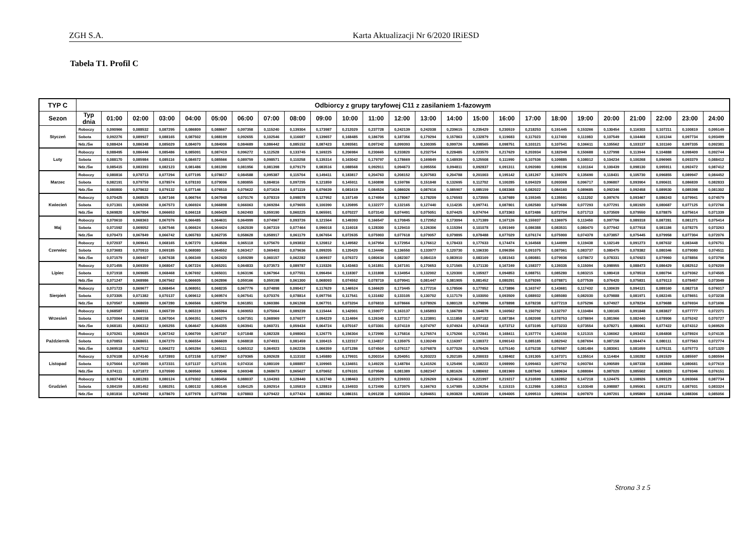ZGH S.A. Karta Aktualizacji Nr 6/2020 IRiESD
Tabela T1. Profil C
| TYP C | Odbiorcy z grupy taryfowej C11 z zasilaniem 1-fazowym | | | | | | | | | | | | | | | | | | | | | | | | |
| --- | --- | --- | --- | --- | --- | --- | --- | --- | --- | --- | --- | --- | --- | --- | --- | --- | --- | --- | --- | --- | --- | --- | --- | --- | --- |
| Sezon | Typ dnia | 01:00 | 02:00 | 03:00 | 04:00 | 05:00 | 06:00 | 07:00 | 08:00 | 09:00 | 10:00 | 11:00 | 12:00 | 13:00 | 14:00 | 15:00 | 16:00 | 17:00 | 18:00 | 19:00 | 20:00 | 21:00 | 22:00 | 23:00 | 24:00 |
| Styczeń | Roboczy | 0,090966 | 0,088532 | 0,087295 | 0,086809 | 0,088667 | 0,097358 | 0,115240 | 0,139304 | 0,173987 | 0,212029 | 0,237728 | 0,242139 | 0,242038 | 0,239615 | 0,235429 | 0,230519 | 0,218253 | 0,191445 | 0,153266 | 0,130454 | 0,116303 | 0,107211 | 0,100819 | 0,095149 |
| | Sobota | 0,092276 | 0,089927 | 0,088165 | 0,087502 | 0,088199 | 0,092655 | 0,102546 | 0,116687 | 0,139657 | 0,168485 | 0,186705 | 0,187356 | 0,179294 | 0,157863 | 0,132879 | 0,119683 | 0,117023 | 0,117400 | 0,111983 | 0,107549 | 0,104468 | 0,101244 | 0,097734 | 0,093499 |
| | Ndz./Św | 0,088424 | 0,086348 | 0,085029 | 0,084070 | 0,084006 | 0,084689 | 0,086442 | 0,085152 | 0,087423 | 0,093581 | 0,097242 | 0,099393 | 0,100395 | 0,099726 | 0,098565 | 0,098751 | 0,103121 | 0,107541 | 0,106611 | 0,105562 | 0,103137 | 0,101160 | 0,097335 | 0,092381 |
| Luty | Roboczy | 0,088495 | 0,086446 | 0,085486 | 0,085091 | 0,087419 | 0,096272 | 0,112528 | 0,133745 | 0,169225 | 0,206984 | 0,230665 | 0,233820 | 0,232754 | 0,228485 | 0,223570 | 0,217629 | 0,203934 | 0,182948 | 0,150688 | 0,127998 | 0,113944 | 0,104888 | 0,098409 | 0,092744 |
| | Sobota | 0,088170 | 0,085984 | 0,085116 | 0,084572 | 0,085566 | 0,089759 | 0,098571 | 0,110258 | 0,135314 | 0,163042 | 0,179797 | 0,178669 | 0,169849 | 0,148939 | 0,125508 | 0,111990 | 0,107536 | 0,109885 | 0,108012 | 0,104234 | 0,100268 | 0,096965 | 0,093379 | 0,088412 |
| | Ndz./Św | 0,085415 | 0,083393 | 0,082123 | 0,081486 | 0,081390 | 0,081956 | 0,081398 | 0,079179 | 0,083516 | 0,088568 | 0,092911 | 0,094673 | 0,095556 | 0,094811 | 0,092837 | 0,091311 | 0,092080 | 0,098196 | 0,101164 | 0,100439 | 0,098130 | 0,095911 | 0,092472 | 0,087412 |
| Marzec | Roboczy | 0,080816 | 0,078713 | 0,077294 | 0,077195 | 0,078617 | 0,084588 | 0,095387 | 0,115704 | 0,149411 | 0,183817 | 0,204763 | 0,208152 | 0,207583 | 0,204788 | 0,201003 | 0,195142 | 0,181267 | 0,159376 | 0,135690 | 0,118431 | 0,105730 | 0,096855 | 0,089947 | 0,084452 |
| | Sobota | 0,082191 | 0,079759 | 0,078574 | 0,078193 | 0,079096 | 0,080855 | 0,084816 | 0,097295 | 0,121859 | 0,145911 | 0,160898 | 0,159786 | 0,151848 | 0,132695 | 0,112702 | 0,100285 | 0,094329 | 0,093068 | 0,096717 | 0,096807 | 0,093904 | 0,090631 | 0,086839 | 0,082833 |
| | Ndz./Św | 0,080800 | 0,078632 | 0,079132 | 0,077146 | 0,076510 | 0,075622 | 0,071624 | 0,071119 | 0,076639 | 0,081619 | 0,084524 | 0,086026 | 0,087616 | 0,085907 | 0,085159 | 0,083368 | 0,082022 | 0,084160 | 0,089685 | 0,092346 | 0,092458 | 0,089530 | 0,085398 | 0,081302 |
| Kwiecień | Roboczy | 0,070425 | 0,068525 | 0,067166 | 0,066764 | 0,067948 | 0,070176 | 0,078319 | 0,098078 | 0,127952 | 0,157149 | 0,174954 | 0,178067 | 0,178209 | 0,176593 | 0,173555 | 0,167689 | 0,155345 | 0,135591 | 0,111202 | 0,097676 | 0,093467 | 0,086243 | 0,079941 | 0,074579 |
| | Sobota | 0,071301 | 0,069268 | 0,067573 | 0,066924 | 0,066898 | 0,066063 | 0,069284 | 0,079655 | 0,100390 | 0,120895 | 0,132277 | 0,132165 | 0,127440 | 0,114235 | 0,097741 | 0,087801 | 0,082580 | 0,079686 | 0,077293 | 0,077291 | 0,081920 | 0,080687 | 0,077125 | 0,072766 |
| | Ndz./Św | 0,069820 | 0,067804 | 0,066653 | 0,066118 | 0,065428 | 0,062493 | 0,059190 | 0,060225 | 0,065591 | 0,070227 | 0,073143 | 0,074491 | 0,075051 | 0,074425 | 0,074764 | 0,073363 | 0,072486 | 0,072704 | 0,071713 | 0,073509 | 0,079550 | 0,078875 | 0,075614 | 0,071339 |
| Maj | Roboczy | 0,070610 | 0,068363 | 0,067076 | 0,066485 | 0,064631 | 0,064999 | 0,074967 | 0,093726 | 0,121564 | 0,149393 | 0,166547 | 0,170845 | 0,172952 | 0,173094 | 0,171389 | 0,167126 | 0,155937 | 0,136975 | 0,113450 | 0,097706 | 0,089318 | 0,087281 | 0,081271 | 0,075414 |
| | Sobota | 0,071592 | 0,069052 | 0,067546 | 0,066624 | 0,064424 | 0,062039 | 0,067319 | 0,077464 | 0,096018 | 0,116018 | 0,128300 | 0,129410 | 0,126306 | 0,115394 | 0,101078 | 0,091949 | 0,086388 | 0,083531 | 0,080470 | 0,077942 | 0,077918 | 0,081186 | 0,078275 | 0,073263 |
| | Ndz./Św | 0,070473 | 0,067849 | 0,066742 | 0,065783 | 0,062735 | 0,058628 | 0,058917 | 0,061179 | 0,067654 | 0,072635 | 0,075903 | 0,077618 | 0,079057 | 0,079895 | 0,078488 | 0,077029 | 0,076174 | 0,075900 | 0,074378 | 0,073857 | 0,075445 | 0,079958 | 0,077304 | 0,072076 |
| Czerwiec | Roboczy | 0,072037 | 0,069641 | 0,068165 | 0,067270 | 0,064506 | 0,065118 | 0,075670 | 0,093832 | 0,120812 | 0,149582 | 0,167954 | 0,172954 | 0,176612 | 0,178433 | 0,177633 | 0,174474 | 0,164568 | 0,144999 | 0,119438 | 0,102149 | 0,091273 | 0,087632 | 0,083448 | 0,076751 |
| | Sobota | 0,073683 | 0,070910 | 0,069185 | 0,068080 | 0,064552 | 0,063417 | 0,069403 | 0,079636 | 0,099205 | 0,120420 | 0,134440 | 0,136550 | 0,133977 | 0,120730 | 0,106330 | 0,096356 | 0,091075 | 0,087061 | 0,083737 | 0,080475 | 0,078382 | 0,080346 | 0,079080 | 0,074511 |
| | Ndz./Św | 0,071579 | 0,069407 | 0,067638 | 0,066349 | 0,062420 | 0,059289 | 0,060157 | 0,062282 | 0,069937 | 0,076372 | 0,080634 | 0,082307 | 0,084119 | 0,083910 | 0,083169 | 0,081543 | 0,080881 | 0,079936 | 0,078672 | 0,078331 | 0,076923 | 0,079960 | 0,078856 | 0,073796 |
| Lipiec | Roboczy | 0,071455 | 0,069359 | 0,068047 | 0,067224 | 0,065201 | 0,064833 | 0,073573 | 0,089787 | 0,115326 | 0,143463 | 0,161851 | 0,167191 | 0,170653 | 0,171565 | 0,171130 | 0,167249 | 0,158377 | 0,139335 | 0,115094 | 0,098955 | 0,088473 | 0,086429 | 0,082512 | 0,076209 |
| | Sobota | 0,071918 | 0,069685 | 0,068468 | 0,067692 | 0,065031 | 0,063196 | 0,067964 | 0,077551 | 0,096494 | 0,118307 | 0,131808 | 0,134954 | 0,132002 | 0,120300 | 0,105927 | 0,094853 | 0,088751 | 0,085280 | 0,083215 | 0,080418 | 0,078518 | 0,080794 | 0,079362 | 0,074505 |
| | Ndz./Św | 0,071247 | 0,068986 | 0,067562 | 0,066605 | 0,062896 | 0,059166 | 0,059198 | 0,061300 | 0,068093 | 0,074552 | 0,078719 | 0,079941 | 0,081447 | 0,081905 | 0,081452 | 0,080291 | 0,079265 | 0,078871 | 0,077539 | 0,076420 | 0,075831 | 0,079113 | 0,078457 | 0,073049 |
| Sierpień | Roboczy | 0,071723 | 0,069677 | 0,068454 | 0,068051 | 0,068235 | 0,067776 | 0,074898 | 0,090417 | 0,117629 | 0,146524 | 0,166620 | 0,173445 | 0,177216 | 0,178506 | 0,177852 | 0,173896 | 0,163747 | 0,143681 | 0,117432 | 0,100639 | 0,094121 | 0,089160 | 0,082718 | 0,076017 |
| | Sobota | 0,073305 | 0,071382 | 0,070137 | 0,069612 | 0,069574 | 0,067541 | 0,070376 | 0,078814 | 0,097756 | 0,117541 | 0,131682 | 0,133105 | 0,130702 | 0,117179 | 0,103050 | 0,093509 | 0,088932 | 0,085080 | 0,082030 | 0,079888 | 0,081971 | 0,082245 | 0,078651 | 0,073238 |
| | Ndz./Św | 0,070567 | 0,068659 | 0,067280 | 0,066566 | 0,065759 | 0,061851 | 0,060386 | 0,061268 | 0,067701 | 0,073204 | 0,076810 | 0,078666 | 0,078926 | 0,080128 | 0,079896 | 0,078898 | 0,078238 | 0,077219 | 0,075296 | 0,074927 | 0,078234 | 0,079688 | 0,076934 | 0,071696 |
| Wrzesień | Roboczy | 0,068587 | 0,066911 | 0,065739 | 0,065319 | 0,065964 | 0,069053 | 0,075064 | 0,089239 | 0,115444 | 0,142001 | 0,159077 | 0,163137 | 0,165893 | 0,166789 | 0,164678 | 0,160562 | 0,150792 | 0,132707 | 0,110484 | 0,100165 | 0,091848 | 0,083827 | 0,077777 | 0,072271 |
| | Sobota | 0,070064 | 0,068158 | 0,067004 | 0,066351 | 0,066275 | 0,067351 | 0,068969 | 0,076077 | 0,094229 | 0,114694 | 0,126340 | 0,127317 | 0,123891 | 0,111858 | 0,097182 | 0,087384 | 0,082098 | 0,078753 | 0,078694 | 0,081966 | 0,082440 | 0,078906 | 0,075242 | 0,070727 |
| | Ndz./Św | 0,068181 | 0,066312 | 0,065255 | 0,064647 | 0,064355 | 0,063941 | 0,060721 | 0,059434 | 0,064724 | 0,070167 | 0,073301 | 0,074119 | 0,074797 | 0,074924 | 0,074418 | 0,073712 | 0,073195 | 0,073233 | 0,073554 | 0,078271 | 0,080061 | 0,077422 | 0,074312 | 0,069520 |
| Październik | Roboczy | 0,070261 | 0,068424 | 0,067242 | 0,066709 | 0,067187 | 0,071848 | 0,082328 | 0,098063 | 0,126775 | 0,156304 | 0,172990 | 0,175816 | 0,176574 | 0,175266 | 0,172841 | 0,168411 | 0,157774 | 0,140150 | 0,121315 | 0,106062 | 0,093432 | 0,084808 | 0,078924 | 0,074135 |
| | Sobota | 0,070853 | 0,068651 | 0,067270 | 0,066554 | 0,066609 | 0,068818 | 0,074931 | 0,081459 | 0,100415 | 0,122317 | 0,134817 | 0,135975 | 0,130249 | 0,116397 | 0,100372 | 0,090143 | 0,085185 | 0,082942 | 0,087694 | 0,087158 | 0,084474 | 0,080111 | 0,077563 | 0,072774 |
| | Ndz./Św | 0,069518 | 0,067512 | 0,066272 | 0,065284 | 0,065111 | 0,065312 | 0,064923 | 0,062236 | 0,066359 | 0,071286 | 0,074504 | 0,076117 | 0,076878 | 0,077026 | 0,076426 | 0,075140 | 0,075238 | 0,076587 | 0,081484 | 0,083061 | 0,081659 | 0,079131 | 0,075773 | 0,071320 |
| Listopad | Roboczy | 0,076108 | 0,074140 | 0,072893 | 0,072158 | 0,072967 | 0,079365 | 0,092628 | 0,113102 | 0,145880 | 0,179931 | 0,200314 | 0,204051 | 0,203223 | 0,202185 | 0,200033 | 0,198402 | 0,191305 | 0,167371 | 0,135514 | 0,114404 | 0,100282 | 0,091529 | 0,085597 | 0,080594 |
| | Sobota | 0,075664 | 0,073665 | 0,072331 | 0,071137 | 0,071191 | 0,074316 | 0,080109 | 0,088857 | 0,109965 | 0,134651 | 0,149226 | 0,148784 | 0,141526 | 0,125496 | 0,108222 | 0,098990 | 0,099463 | 0,097762 | 0,093784 | 0,090589 | 0,087338 | 0,083866 | 0,080681 | 0,077619 |
| | Ndz./Św | 0,074111 | 0,071872 | 0,070590 | 0,069560 | 0,069046 | 0,069348 | 0,068673 | 0,065627 | 0,070652 | 0,076101 | 0,079560 | 0,081389 | 0,082347 | 0,081626 | 0,080692 | 0,081969 | 0,087840 | 0,089634 | 0,088084 | 0,087020 | 0,085502 | 0,083023 | 0,079346 | 0,076151 |
| Grudzień | Roboczy | 0,083743 | 0,081283 | 0,080124 | 0,079302 | 0,080456 | 0,088037 | 0,104393 | 0,128440 | 0,161740 | 0,198463 | 0,222079 | 0,226933 | 0,226269 | 0,224616 | 0,221997 | 0,219217 | 0,210599 | 0,182852 | 0,147218 | 0,124475 | 0,108926 | 0,099129 | 0,093066 | 0,087734 |
| | Sobota | 0,084159 | 0,081452 | 0,080251 | 0,080132 | 0,080145 | 0,084125 | 0,092914 | 0,105819 | 0,128819 | 0,154933 | 0,172490 | 0,173975 | 0,166763 | 0,147985 | 0,126254 | 0,115315 | 0,112986 | 0,108513 | 0,103048 | 0,098887 | 0,095061 | 0,091273 | 0,087931 | 0,083324 |
| | Ndz./Św | 0,081816 | 0,079492 | 0,078670 | 0,077978 | 0,077580 | 0,078803 | 0,079422 | 0,077424 | 0,080362 | 0,086151 | 0,091238 | 0,093334 | 0,094651 | 0,093828 | 0,093169 | 0,094005 | 0,099510 | 0,099194 | 0,097870 | 0,097201 | 0,095869 | 0,091846 | 0,088306 | 0,085056 |
Strona 3 z 5